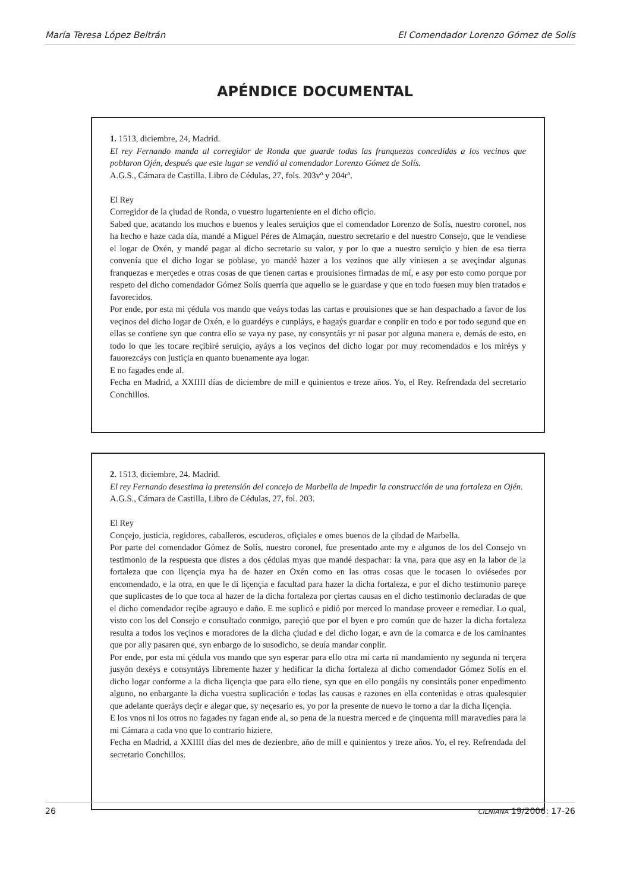María Teresa López Beltrán El Comendador Lorenzo Gómez de Solís
APÉNDICE DOCUMENTAL
1. 1513, diciembre, 24, Madrid.
El rey Fernando manda al corregidor de Ronda que guarde todas las franquezas concedidas a los vecinos que poblaron Ojén, después que este lugar se vendió al comendador Lorenzo Gómez de Solís.
A.G.S., Cámara de Castilla. Libro de Cédulas, 27, fols. 203vº y 204rº.
El Rey
Corregidor de la çiudad de Ronda, o vuestro lugarteniente en el dicho ofiçio.
Sabed que, acatando los muchos e buenos y leales seruiçios que el comendador Lorenzo de Solís, nuestro coronel, nos ha hecho e haze cada día, mandé a Miguel Péres de Almaçán, nuestro secretario e del nuestro Consejo, que le vendiese el logar de Oxén, y mandé pagar al dicho secretario su valor, y por lo que a nuestro seruiçio y bien de esa tierra convenía que el dicho logar se poblase, yo mandé hazer a los vezinos que ally viniesen a se aveçindar algunas franquezas e merçedes e otras cosas de que tienen cartas e prouisiones firmadas de mí, e asy por esto como porque por respeto del dicho comendador Gómez Solís querría que aquello se le guardase y que en todo fuesen muy bien tratados e favorecidos.
Por ende, por esta mi çédula vos mando que veáys todas las cartas e prouisiones que se han despachado a favor de los veçinos del dicho logar de Oxén, e lo guardéys e cunpláys, e hagaýs guardar e conplir en todo e por todo segund que en ellas se contiene syn que contra ello se vaya ny pase, ny consyntáis yr ni pasar por alguna manera e, demás de esto, en todo lo que les tocare reçibiré seruiçio, ayáys a los veçinos del dicho logar por muy recomendados e los miréys y fauorezcáys con justiçia en quanto buenamente aya logar.
E no fagades ende al.
Fecha en Madrid, a XXIIII días de diciembre de mill e quinientos e treze años. Yo, el Rey. Refrendada del secretario Conchillos.
2. 1513, diciembre, 24. Madrid.
El rey Fernando desestima la pretensión del concejo de Marbella de impedir la construcción de una fortaleza en Ojén.
A.G.S., Cámara de Castilla, Libro de Cédulas, 27, fol. 203.
El Rey
Conçejo, justicia, regidores, caballeros, escuderos, ofiçiales e omes buenos de la çibdad de Marbella.
Por parte del comendador Gómez de Solís, nuestro coronel, fue presentado ante my e algunos de los del Consejo vn testimonio de la respuesta que distes a dos çédulas myas que mandé despachar: la vna, para que asy en la labor de la fortaleza que con liçençia mya ha de hazer en Oxén como en las otras cosas que le tocasen lo oviésedes por encomendado, e la otra, en que le di liçençia e facultad para hazer la dicha fortaleza, e por el dicho testimonio pareçe que suplicastes de lo que toca al hazer de la dicha fortaleza por çiertas causas en el dicho testimonio declaradas de que el dicho comendador reçibe agrauyo e daño. E me suplicó e pidió por merced lo mandase proveer e remediar. Lo qual, visto con los del Consejo e consultado conmigo, pareçió que por el byen e pro común que de hazer la dicha fortaleza resulta a todos los veçinos e moradores de la dicha çiudad e del dicho logar, e avn de la comarca e de los caminantes que por ally pasaren que, syn enbargo de lo susodicho, se deuía mandar conplir.
Por ende, por esta mi çédula vos mando que syn esperar para ello otra mi carta ni mandamiento ny segunda ni terçera jusyón dexéys e consyntáys libremente hazer y hedificar la dicha fortaleza al dicho comendador Gómez Solís en el dicho logar conforme a la dicha liçençia que para ello tiene, syn que en ello pongáis ny consintáis poner enpedimento alguno, no enbargante la dicha vuestra suplicación e todas las causas e razones en ella contenidas e otras qualesquier que adelante queráys deçir e alegar que, sy neçesario es, yo por la presente de nuevo le torno a dar la dicha liçençia.
E los vnos ni los otros no fagades ny fagan ende al, so pena de la nuestra merced e de çinquenta mill maravedíes para la mi Cámara a cada vno que lo contrario hiziere.
Fecha en Madrid, a XXIIII días del mes de dezienbre, año de mill e quinientos y treze años. Yo, el rey. Refrendada del secretario Conchillos.
26 CILNIANA 19/2006: 17-26